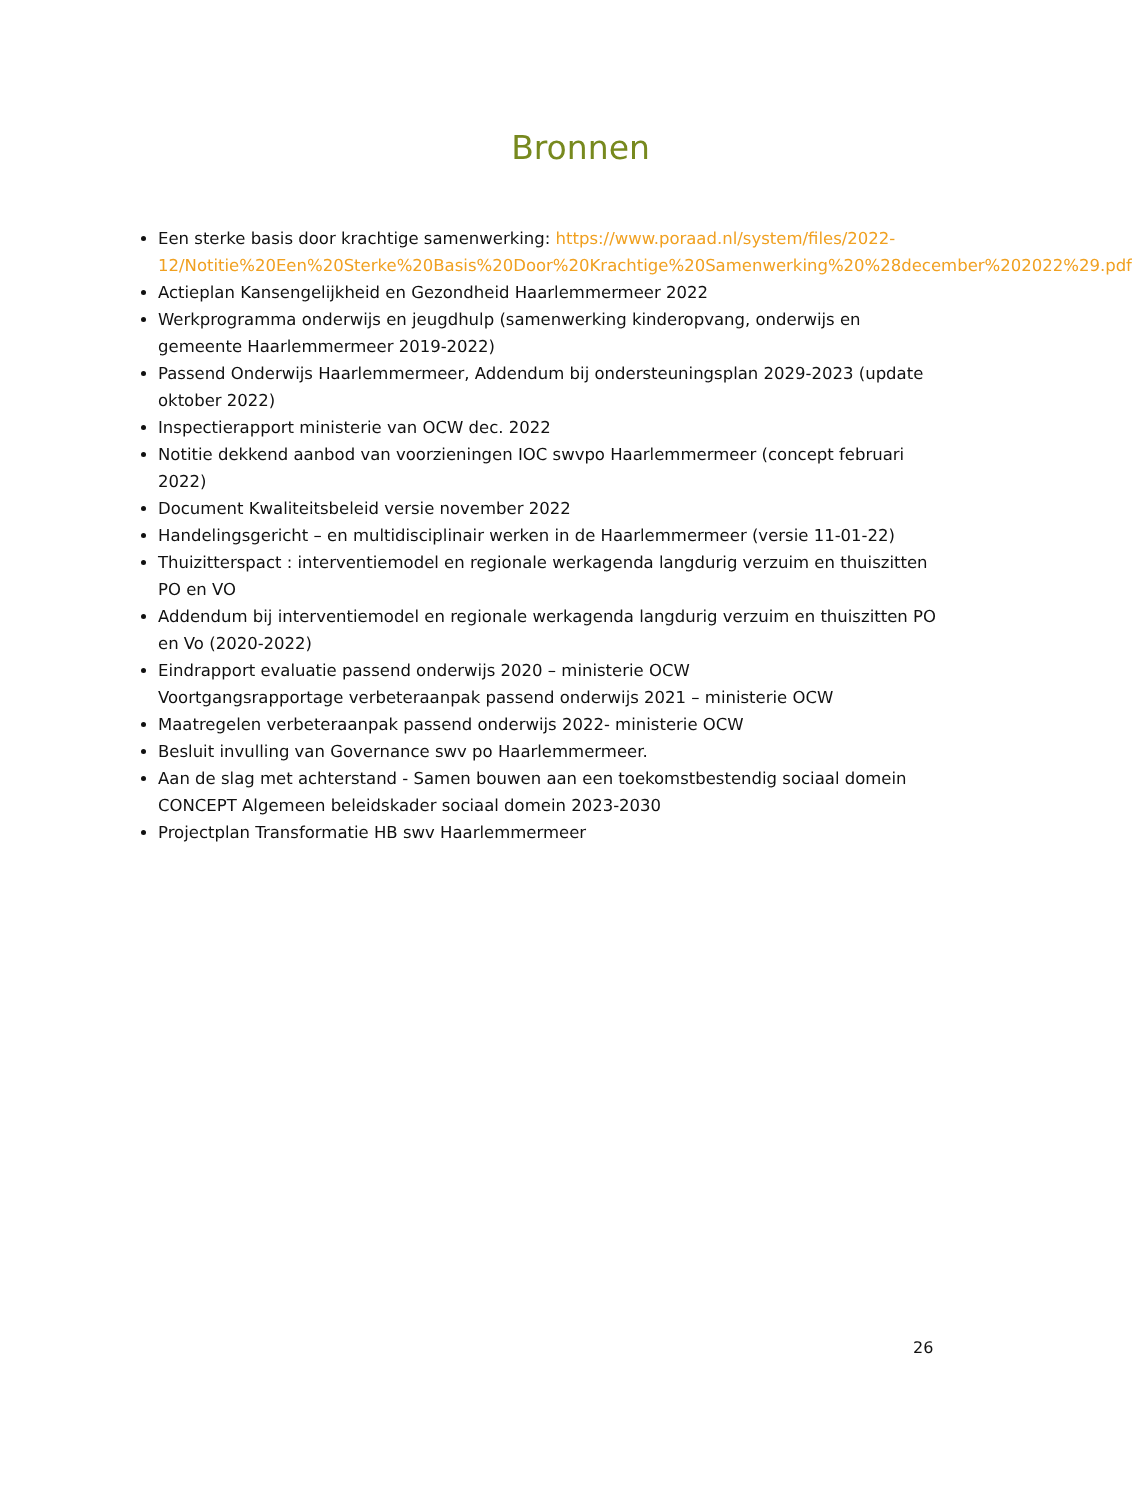Bronnen
Een sterke basis door krachtige samenwerking: https://www.poraad.nl/system/files/2022-12/Notitie%20Een%20Sterke%20Basis%20Door%20Krachtige%20Samenwerking%20%28december%202022%29.pdf
Actieplan Kansengelijkheid en Gezondheid Haarlemmermeer 2022
Werkprogramma onderwijs en jeugdhulp (samenwerking kinderopvang, onderwijs en gemeente Haarlemmermeer 2019-2022)
Passend Onderwijs Haarlemmermeer, Addendum bij ondersteuningsplan 2029-2023 (update oktober 2022)
Inspectierapport ministerie van OCW dec. 2022
Notitie dekkend aanbod van voorzieningen IOC swvpo Haarlemmermeer (concept februari 2022)
Document Kwaliteitsbeleid versie november 2022
Handelingsgericht – en multidisciplinair werken in de Haarlemmermeer (versie 11-01-22)
Thuizitterspact : interventiemodel en regionale werkagenda langdurig verzuim en thuiszitten PO en VO
Addendum bij interventiemodel en regionale werkagenda langdurig verzuim en thuiszitten PO en Vo (2020-2022)
Eindrapport evaluatie passend onderwijs 2020 – ministerie OCW
Voortgangsrapportage verbeteraanpak passend onderwijs 2021 – ministerie OCW
Maatregelen verbeteraanpak passend onderwijs 2022- ministerie OCW
Besluit invulling van Governance swv po Haarlemmermeer.
Aan de slag met achterstand - Samen bouwen aan een toekomstbestendig sociaal domein
CONCEPT Algemeen beleidskader sociaal domein 2023-2030
Projectplan Transformatie HB swv Haarlemmermeer
26